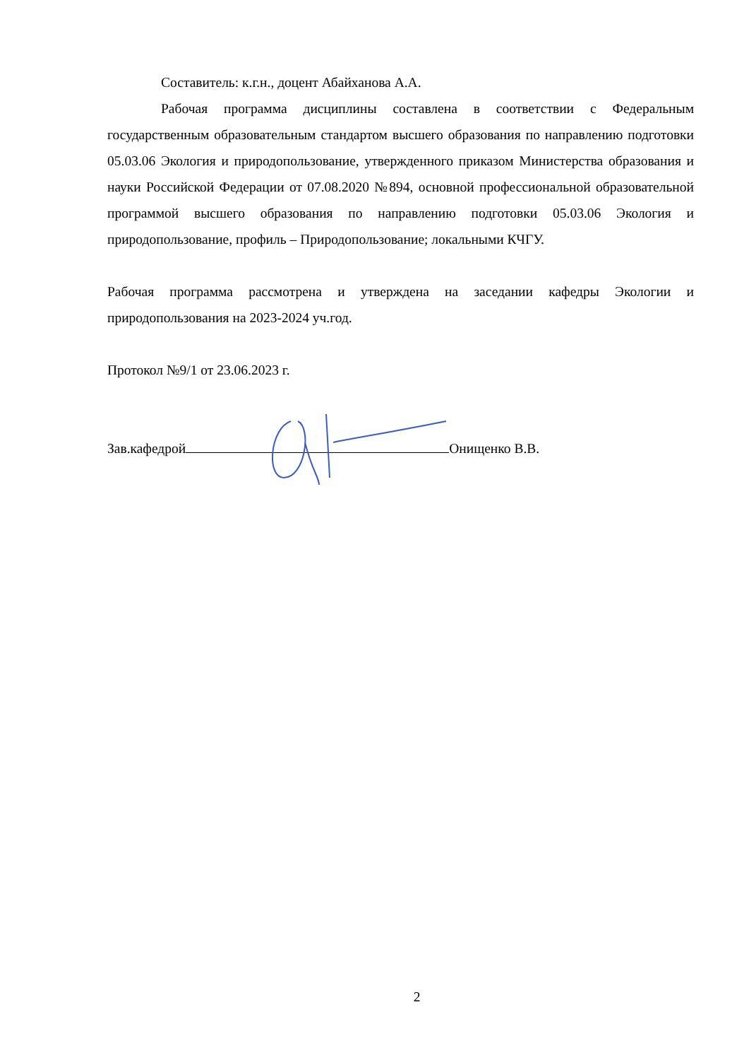Составитель: к.г.н., доцент Абайханова А.А.
Рабочая программа дисциплины составлена в соответствии с Федеральным государственным образовательным стандартом высшего образования по направлению подготовки 05.03.06 Экология и природопользование, утвержденного приказом Министерства образования и науки Российской Федерации от 07.08.2020 №894, основной профессиональной образовательной программой высшего образования по направлению подготовки 05.03.06 Экология и природопользование, профиль – Природопользование; локальными КЧГУ.
Рабочая программа рассмотрена и утверждена на заседании кафедры Экологии и природопользования на 2023-2024 уч.год.
Протокол №9/1 от 23.06.2023 г.
Зав.кафедрой Онищенко В.В.
2